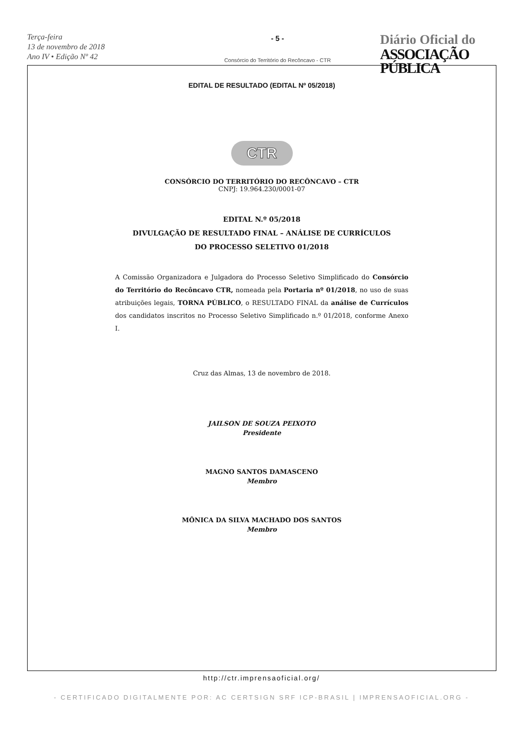Terça-feira
13 de novembro de 2018
Ano IV • Edição Nº 42
- 5 -
Consórcio do Território do Recôncavo - CTR
Diário Oficial do
ASSOCIAÇÃO PÚBLICA
EDITAL DE RESULTADO (EDITAL Nº 05/2018)
CTR
CONSÓRCIO DO TERRITÓRIO DO RECÔNCAVO – CTR
CNPJ: 19.964.230/0001-07
EDITAL N.º 05/2018
DIVULGAÇÃO DE RESULTADO FINAL – ANÁLISE DE CURRÍCULOS
DO PROCESSO SELETIVO 01/2018
A Comissão Organizadora e Julgadora do Processo Seletivo Simplificado do Consórcio do Território do Recôncavo CTR, nomeada pela Portaria nº 01/2018, no uso de suas atribuições legais, TORNA PÚBLICO, o RESULTADO FINAL da análise de Currículos dos candidatos inscritos no Processo Seletivo Simplificado n.º 01/2018, conforme Anexo I.
Cruz das Almas, 13 de novembro de 2018.
JAILSON DE SOUZA PEIXOTO
Presidente
MAGNO SANTOS DAMASCENO
Membro
MÔNICA DA SILVA MACHADO DOS SANTOS
Membro
http://ctr.imprensaoficial.org/
- CERTIFICADO DIGITALMENTE POR: AC CERTSIGN SRF ICP-BRASIL | IMPRENSAOFICIAL.ORG -